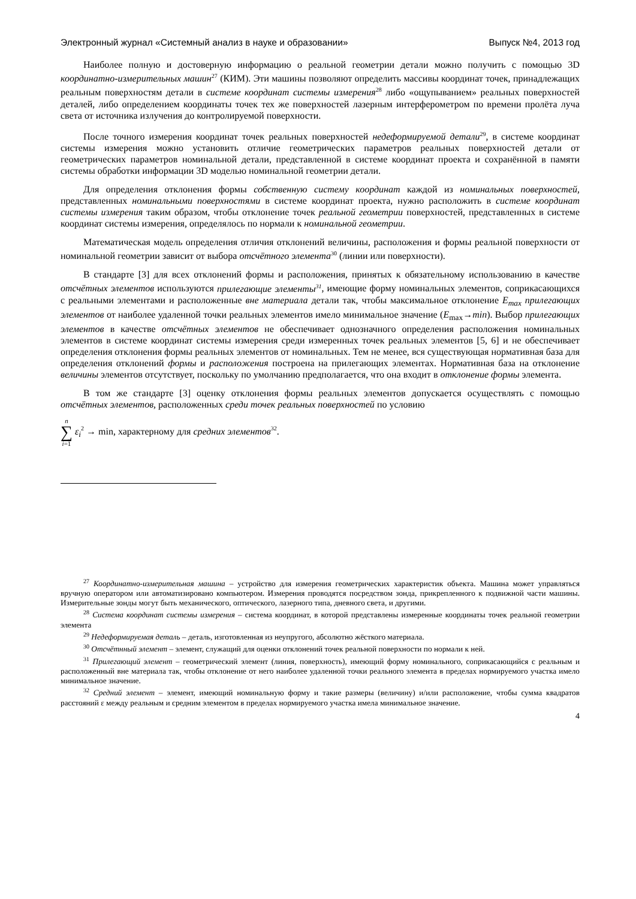Электронный журнал «Системный анализ в науке и образовании» Выпуск №4, 2013 год
Наиболее полную и достоверную информацию о реальной геометрии детали можно получить с помощью 3D координатно-измерительных машин<sup>27</sup> (КИМ). Эти машины позволяют определить массивы координат точек, принадлежащих реальным поверхностям детали в системе координат системы измерения<sup>28</sup> либо «ощупыванием» реальных поверхностей деталей, либо определением координаты точек тех же поверхностей лазерным интерферометром по времени пролёта луча света от источника излучения до контролируемой поверхности.
После точного измерения координат точек реальных поверхностей недеформируемой детали<sup>29</sup>, в системе координат системы измерения можно установить отличие геометрических параметров реальных поверхностей детали от геометрических параметров номинальной детали, представленной в системе координат проекта и сохранённой в памяти системы обработки информации 3D моделью номинальной геометрии детали.
Для определения отклонения формы собственную систему координат каждой из номинальных поверхностей, представленных номинальными поверхностями в системе координат проекта, нужно расположить в системе координат системы измерения таким образом, чтобы отклонение точек реальной геометрии поверхностей, представленных в системе координат системы измерения, определялось по нормали к номинальной геометрии.
Математическая модель определения отличия отклонений величины, расположения и формы реальной поверхности от номинальной геометрии зависит от выбора отсчётного элемента<sup>30</sup> (линии или поверхности).
В стандарте [3] для всех отклонений формы и расположения, принятых к обязательному использованию в качестве отсчётных элементов используются прилегающие элементы<sup>31</sup>, имеющие форму номинальных элементов, соприкасающихся с реальными элементами и расположенные вне материала детали так, чтобы максимальное отклонение E<sub>max</sub> прилегающих элементов от наиболее удаленной точки реальных элементов имело минимальное значение (E<sub>max</sub>→min). Выбор прилегающих элементов в качестве отсчётных элементов не обеспечивает однозначного определения расположения номинальных элементов в системе координат системы измерения среди измеренных точек реальных элементов [5, 6] и не обеспечивает определения отклонения формы реальных элементов от номинальных. Тем не менее, вся существующая нормативная база для определения отклонений формы и расположения построена на прилегающих элементах. Нормативная база на отклонение величины элементов отсутствует, поскольку по умолчанию предполагается, что она входит в отклонение формы элемента.
В том же стандарте [3] оценку отклонения формы реальных элементов допускается осуществлять с помощью отсчётных элементов, расположенных среди точек реальных поверхностей по условию
n ∑ i=1 ε<sub>i</sub><sup>2</sup> → min, характерному для средних элементов<sup>32</sup>.
<sup>27</sup> Координатно-измерительная машина – устройство для измерения геометрических характеристик объекта. Машина может управляться вручную оператором или автоматизировано компьютером. Измерения проводятся посредством зонда, прикрепленного к подвижной части машины. Измерительные зонды могут быть механического, оптического, лазерного типа, дневного света, и другими.
<sup>28</sup> Система координат системы измерения – система координат, в которой представлены измеренные координаты точек реальной геометрии элемента
<sup>29</sup> Недеформируемая деталь – деталь, изготовленная из неупругого, абсолютно жёсткого материала.
<sup>30</sup> Отсчётнный элемент – элемент, служащий для оценки отклонений точек реальной поверхности по нормали к ней.
<sup>31</sup> Прилегающий элемент – геометрический элемент (линия, поверхность), имеющий форму номинального, соприкасающийся с реальным и расположенный вне материала так, чтобы отклонение от него наиболее удаленной точки реального элемента в пределах нормируемого участка имело минимальное значение.
<sup>32</sup> Средний элемент – элемент, имеющий номинальную форму и такие размеры (величину) и/или расположение, чтобы сумма квадратов расстояний ε между реальным и средним элементом в пределах нормируемого участка имела минимальное значение.
4